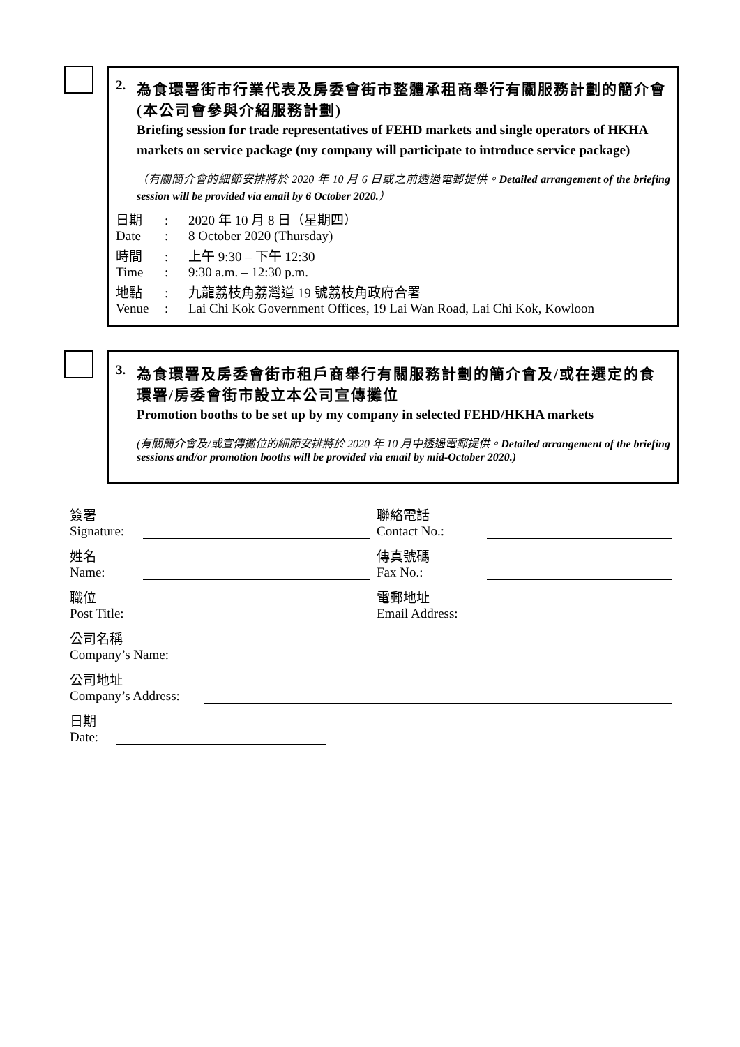2. 為食環署街市行業代表及房委會街市整體承租商舉行有關服務計劃的簡介會(本公司會參與介紹服務計劃)
Briefing session for trade representatives of FEHD markets and single operators of HKHA markets on service package (my company will participate to introduce service package)
（有關簡介會的細節安排將於 2020 年 10 月 6 日或之前透過電郵提供。Detailed arrangement of the briefing session will be provided via email by 6 October 2020.）
日期
Date
:
:
2020 年 10 月 8 日（星期四）
8 October 2020 (Thursday)
時間
Time
:
:
上午 9:30 – 下午 12:30
9:30 a.m. – 12:30 p.m.
地點
Venue
:
:
九龍荔枝角荔灣道 19 號荔枝角政府合署
Lai Chi Kok Government Offices, 19 Lai Wan Road, Lai Chi Kok, Kowloon
3. 為食環署及房委會街市租戶商舉行有關服務計劃的簡介會及/或在選定的食環署/房委會街市設立本公司宣傳攤位
Promotion booths to be set up by my company in selected FEHD/HKHA markets
(有關簡介會及/或宣傳攤位的細節安排將於 2020 年 10 月中透過電郵提供。Detailed arrangement of the briefing sessions and/or promotion booths will be provided via email by mid-October 2020.)
簽署
Signature:
聯絡電話
Contact No.:
姓名
Name:
傳真號碼
Fax No.:
職位
Post Title:
電郵地址
Email Address:
公司名稱
Company’s Name:
公司地址
Company’s Address:
日期
Date: